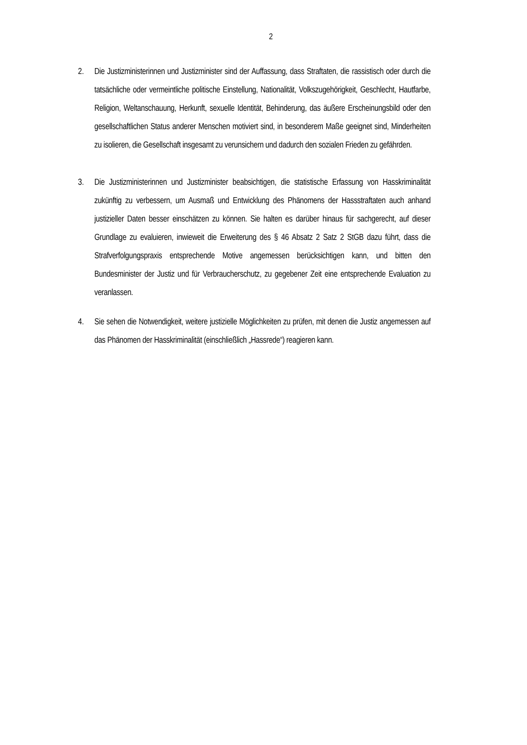2
2. Die Justizministerinnen und Justizminister sind der Auffassung, dass Straftaten, die rassistisch oder durch die tatsächliche oder vermeintliche politische Einstellung, Nationalität, Volkszugehörigkeit, Geschlecht, Hautfarbe, Religion, Weltanschauung, Herkunft, sexuelle Identität, Behinderung, das äußere Erscheinungsbild oder den gesellschaftlichen Status anderer Menschen motiviert sind, in besonderem Maße geeignet sind, Minderheiten zu isolieren, die Gesellschaft insgesamt zu verunsichern und dadurch den sozialen Frieden zu gefährden.
3. Die Justizministerinnen und Justizminister beabsichtigen, die statistische Erfassung von Hasskriminalität zukünftig zu verbessern, um Ausmaß und Entwicklung des Phänomens der Hassstraftaten auch anhand justizieller Daten besser einschätzen zu können. Sie halten es darüber hinaus für sachgerecht, auf dieser Grundlage zu evaluieren, inwieweit die Erweiterung des § 46 Absatz 2 Satz 2 StGB dazu führt, dass die Strafverfolgungspraxis entsprechende Motive angemessen berücksichtigen kann, und bitten den Bundesminister der Justiz und für Verbraucherschutz, zu gegebener Zeit eine entsprechende Evaluation zu veranlassen.
4. Sie sehen die Notwendigkeit, weitere justizielle Möglichkeiten zu prüfen, mit denen die Justiz angemessen auf das Phänomen der Hasskriminalität (einschließlich „Hassrede“) reagieren kann.